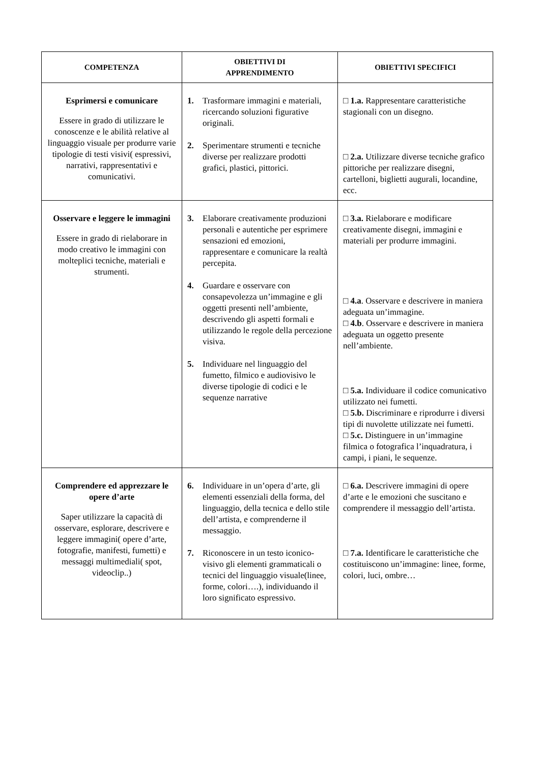| COMPETENZA | OBIETTIVI DI APPRENDIMENTO | OBIETTIVI SPECIFICI |
| --- | --- | --- |
| Esprimersi e comunicare Essere in grado di utilizzare le conoscenze e le abilità relative al linguaggio visuale per produrre varie tipologie di testi visivi( espressivi, narrativi, rappresentativi e comunicativi. | 1. Trasformare immagini e materiali, ricercando soluzioni figurative originali. 2. Sperimentare strumenti e tecniche diverse per realizzare prodotti grafici, plastici, pittorici. | □ 1.a. Rappresentare caratteristiche stagionali con un disegno. □ 2.a. Utilizzare diverse tecniche grafico pittoriche per realizzare disegni, cartelloni, biglietti augurali, locandine, ecc. |
| Osservare e leggere le immagini Essere in grado di rielaborare in modo creativo le immagini con molteplici tecniche, materiali e strumenti. | 3. Elaborare creativamente produzioni personali e autentiche per esprimere sensazioni ed emozioni, rappresentare e comunicare la realtà percepita. 4. Guardare e osservare con consapevolezza un’immagine e gli oggetti presenti nell’ambiente, descrivendo gli aspetti formali e utilizzando le regole della percezione visiva. 5. Individuare nel linguaggio del fumetto, filmico e audiovisivo le diverse tipologie di codici e le sequenze narrative | □ 3.a. Rielaborare e modificare creativamente disegni, immagini e materiali per produrre immagini. □ 4.a . Osservare e descrivere in maniera adeguata un’immagine. □ 4.b . Osservare e descrivere in maniera adeguata un oggetto presente nell’ambiente. □ 5.a. Individuare il codice comunicativo utilizzato nei fumetti. □ 5.b. Discriminare e riprodurre i diversi tipi di nuvolette utilizzate nei fumetti. □ 5.c. Distinguere in un’immagine filmica o fotografica l’inquadratura, i campi, i piani, le sequenze. |
| Comprendere ed apprezzare le opere d’arte Saper utilizzare la capacità di osservare, esplorare, descrivere e leggere immagini( opere d’arte, fotografie, manifesti, fumetti) e messaggi multimediali( spot, videoclip..) | 6. Individuare in un’opera d’arte, gli elementi essenziali della forma, del linguaggio, della tecnica e dello stile dell’artista, e comprenderne il messaggio. 7. Riconoscere in un testo iconico-visivo gli elementi grammaticali o tecnici del linguaggio visuale(linee, forme, colori….), individuando il loro significato espressivo. | □ 6.a. Descrivere immagini di opere d’arte e le emozioni che suscitano e comprendere il messaggio dell’artista. □ 7.a. Identificare le caratteristiche che costituiscono un’immagine: linee, forme, colori, luci, ombre… |